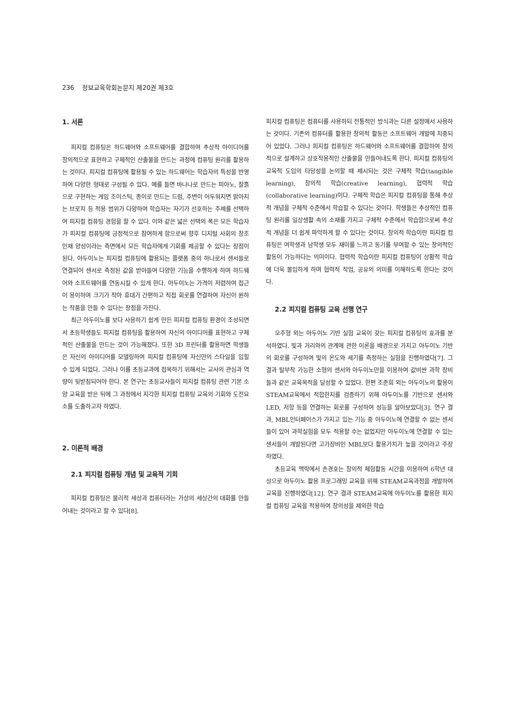236 정보교육학회논문지 제20권 제3호
1. 서론
피지컬 컴퓨팅은 하드웨어와 소프트웨어를 결합하여 추상적 아이디어를 창의적으로 표현하고 구체적인 산출물을 만드는 과정에 컴퓨팅 원리를 활용하는 것이다. 피지컬 컴퓨팅에 활용될 수 있는 하드웨어는 학습자의 특성을 반영하여 다양한 형태로 구성될 수 있다. 예를 들면 바나나로 만드는 피아노, 찰흙으로 구현하는 게임 조이스틱, 종이로 만드는 드럼, 주변이 어두워지면 밝아지는 브로치 등 적용 범위가 다양하여 학습자는 자기가 선호하는 주제를 선택하여 피지컬 컴퓨팅 경험을 할 수 있다. 이와 같은 넓은 선택의 폭은 모든 학습자가 피지컬 컴퓨팅에 긍정적으로 참여하게 함으로써 향후 디지털 사회의 창조 인재 양성이라는 측면에서 모든 학습자에게 기회를 제공할 수 있다는 장점이 된다. 아두이노는 피지컬 컴퓨팅에 활용되는 플랫폼 중의 하나로서 센서들로 연결되어 센서로 측정된 값을 받아들여 다양한 기능을 수행하게 하며 하드웨어와 소프트웨어를 연동시킬 수 있게 한다. 아두이노는 가격이 저렴하여 접근이 용이하며 크기가 작아 휴대가 간편하고 직접 회로를 연결하여 자신이 원하는 작품을 만들 수 있다는 장점을 가진다.
최근 아두이노를 보다 사용하기 쉽게 만든 피지컬 컴퓨팅 환경이 조성되면서 초등학생들도 피지컬 컴퓨팅을 활용하여 자신의 아이디어를 표현하고 구체적인 산출물을 만드는 것이 가능해졌다. 또한 3D 프린터를 활용하면 학생들은 자신의 아이디어를 모델링하여 피지컬 컴퓨팅에 자신만의 스타일을 입힐 수 있게 되었다. 그러나 이를 초등교과에 접목하기 위해서는 교사의 관심과 역량이 뒷받침되어야 한다. 본 연구는 초등교사들이 피지컬 컴퓨팅 관련 기본 소양 교육을 받은 뒤에 그 과정에서 지각한 피지컬 컴퓨팅 교육의 기회와 도전요소를 도출하고자 하였다.
2. 이론적 배경
2.1 피지컬 컴퓨팅 개념 및 교육적 기회
피지컬 컴퓨팅은 물리적 세상과 컴퓨터라는 가상의 세상간의 대화를 만들어내는 것이라고 할 수 있다[8].
피지컬 컴퓨팅은 컴퓨터를 사용하되 전통적인 방식과는 다른 설정에서 사용하는 것이다. 기존의 컴퓨터를 활용한 창의적 활동은 소프트웨어 개발에 치중되어 있었다. 그러나 피지컬 컴퓨팅은 하드웨어와 소프트웨어를 결합하여 창의적으로 설계하고 상호작용적인 산출물을 만들어내도록 한다. 피지컬 컴퓨팅의 교육적 도입의 타당성을 논의할 때 제시되는 것은 구체적 학습(tangible learning), 창의적 학습(creative learning), 협력적 학습(collaborative learning)이다. 구체적 학습은 피지컬 컴퓨팅을 통해 추상적 개념을 구체적 수준에서 학습할 수 있다는 것이다. 학생들은 추상적인 컴퓨팅 원리를 일상생활 속의 소재를 가지고 구체적 수준에서 학습함으로써 추상적 개념을 더 쉽게 파악하게 할 수 있다는 것이다. 창의적 학습이란 피지컬 컴퓨팅은 여학생과 남학생 모두 재미를 느끼고 동기를 부여할 수 있는 창의적인 활동이 가능하다는 의미이다. 협력적 학습이란 피지컬 컴퓨팅이 상황적 학습에 더욱 몰입하게 하며 협력적 작업, 공유의 의미를 이해하도록 한다는 것이다.
2.2 피지컬 컴퓨팅 교육 선행 연구
오주형 외는 아두이노 기반 실험 교육이 갖는 피지컬 컴퓨팅의 효과를 분석하였다. 빛과 거리와의 관계에 관한 이론을 배경으로 가지고 아두이노 기반의 회로를 구성하여 빛의 온도와 세기를 측정하는 실험을 진행하였다[7]. 그 결과 탈부착 가능한 소형의 센서와 아두이노만을 이용하여 값비싼 과학 장비들과 같은 교육목적을 달성할 수 있었다. 한편 조준희 외는 아두이노의 활용이 STEAM교육에서 적합한지를 검증하기 위해 아두이노를 기반으로 센서와 LED, 저항 등을 연결하는 회로를 구성하여 성능을 알아보았다[3]. 연구 결과, MBL인터페이스가 가지고 있는 기능 중 아두이노에 연결할 수 없는 센서들이 있어 과학실험을 모두 적용할 수는 없었지만 아두이노에 연결할 수 있는 센서들이 개발된다면 고가장비인 MBL보다 활용가치가 높을 것이라고 주장하였다.
초등교육 맥락에서 손경호는 창의적 체험활동 시간을 이용하여 6학년 대상으로 아두이노 활용 프로그래밍 교육을 위해 STEAM교육과정을 개발하여 교육을 진행하였다[12]. 연구 결과 STEAM교육에 아두이노를 활용한 피지컬 컴퓨팅 교육을 적용하여 창의성을 제외한 학습